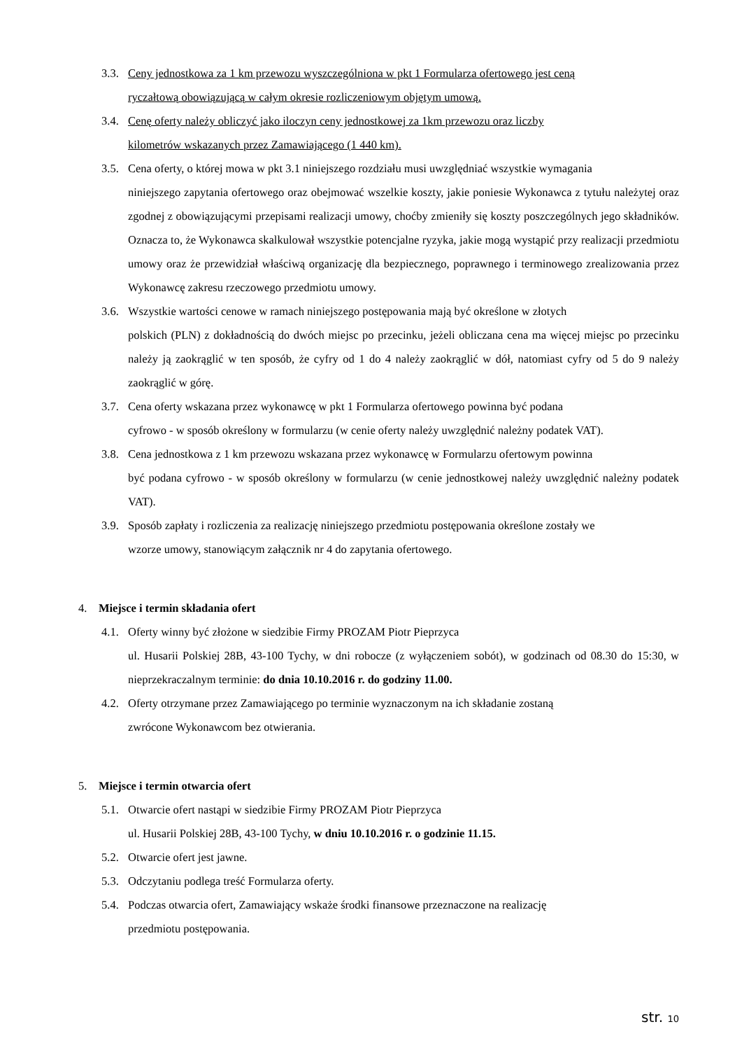3.3. Ceny jednostkowa za 1 km przewozu wyszczególniona w pkt 1 Formularza ofertowego jest ceną
ryczałtową obowiązującą w całym okresie rozliczeniowym objętym umową.
3.4. Cenę oferty należy obliczyć jako iloczyn ceny jednostkowej za 1km przewozu oraz liczby
kilometrów wskazanych przez Zamawiającego (1 440 km).
3.5. Cena oferty, o której mowa w pkt 3.1 niniejszego rozdziału musi uwzględniać wszystkie wymagania
niniejszego zapytania ofertowego oraz obejmować wszelkie koszty, jakie poniesie Wykonawca z tytułu należytej oraz zgodnej z obowiązującymi przepisami realizacji umowy, choćby zmieniły się koszty poszczególnych jego składników. Oznacza to, że Wykonawca skalkulował wszystkie potencjalne ryzyka, jakie mogą wystąpić przy realizacji przedmiotu umowy oraz że przewidział właściwą organizację dla bezpiecznego, poprawnego i terminowego zrealizowania przez Wykonawcę zakresu rzeczowego przedmiotu umowy.
3.6. Wszystkie wartości cenowe w ramach niniejszego postępowania mają być określone w złotych
polskich (PLN) z dokładnością do dwóch miejsc po przecinku, jeżeli obliczana cena ma więcej miejsc po przecinku należy ją zaokrąglić w ten sposób, że cyfry od 1 do 4 należy zaokrąglić w dół, natomiast cyfry od 5 do 9 należy zaokrąglić w górę.
3.7. Cena oferty wskazana przez wykonawcę w pkt 1 Formularza ofertowego powinna być podana
cyfrowo - w sposób określony w formularzu (w cenie oferty należy uwzględnić należny podatek VAT).
3.8. Cena jednostkowa z 1 km przewozu wskazana przez wykonawcę w Formularzu ofertowym powinna
być podana cyfrowo - w sposób określony w formularzu (w cenie jednostkowej należy uwzględnić należny podatek VAT).
3.9. Sposób zapłaty i rozliczenia za realizację niniejszego przedmiotu postępowania określone zostały we
wzorze umowy, stanowiącym załącznik nr 4 do zapytania ofertowego.
4. Miejsce i termin składania ofert
4.1. Oferty winny być złożone w siedzibie Firmy PROZAM Piotr Pieprzyca
ul. Husarii Polskiej 28B, 43-100 Tychy, w dni robocze (z wyłączeniem sobót), w godzinach od 08.30 do 15:30, w nieprzekraczalnym terminie: do dnia 10.10.2016 r. do godziny 11.00.
4.2. Oferty otrzymane przez Zamawiającego po terminie wyznaczonym na ich składanie zostaną
zwrócone Wykonawcom bez otwierania.
5. Miejsce i termin otwarcia ofert
5.1. Otwarcie ofert nastąpi w siedzibie Firmy PROZAM Piotr Pieprzyca
ul. Husarii Polskiej 28B, 43-100 Tychy, w dniu 10.10.2016 r. o godzinie 11.15.
5.2. Otwarcie ofert jest jawne.
5.3. Odczytaniu podlega treść Formularza oferty.
5.4. Podczas otwarcia ofert, Zamawiający wskaże środki finansowe przeznaczone na realizację
przedmiotu postępowania.
str. 10